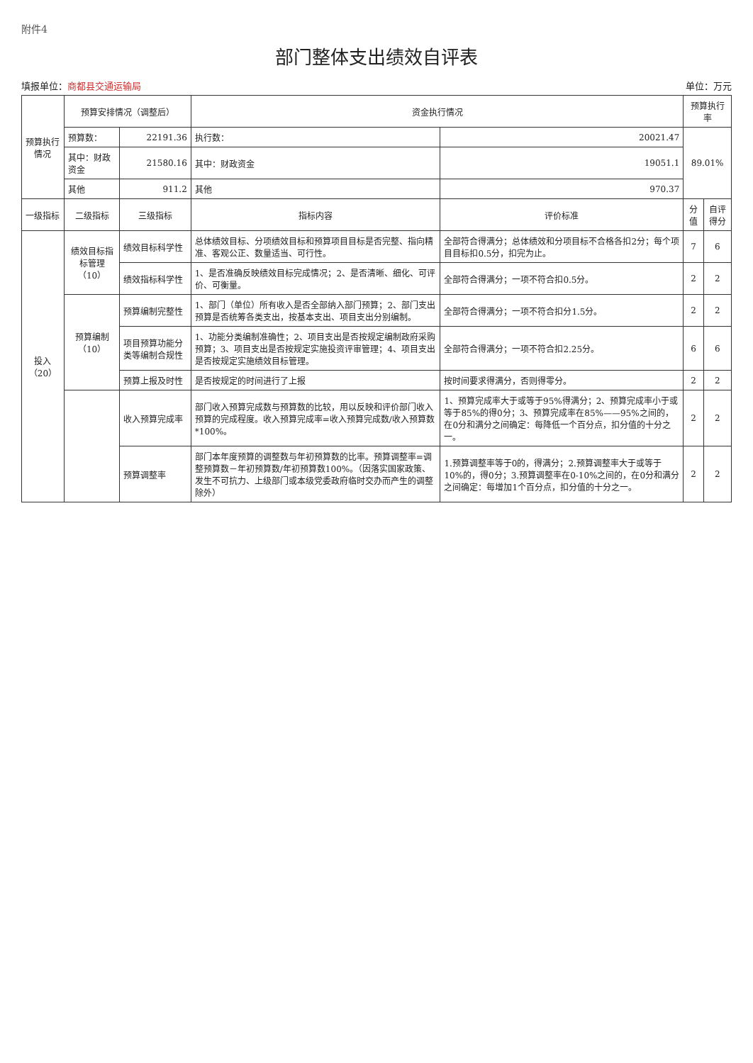附件4
部门整体支出绩效自评表
填报单位：商都县交通运输局 单位：万元
| 预算执行情况 | 预算安排情况（调整后） | | 资金执行情况 | | 预算执行率 | |
| | 预算数： | 22191.36 | 执行数： | 20021.47 | 89.01% | |
| | 其中：财政资金 | 21580.16 | 其中：财政资金 | 19051.1 | | |
| | 其他 | 911.2 | 其他 | 970.37 | | |
| 一级指标 | 二级指标 | 三级指标 | 指标内容 | 评价标准 | 分值 | 自评得分 |
| 投入 （20） | 绩效目标指标管理（10） | 绩效目标科学性 | 总体绩效目标、分项绩效目标和预算项目目标是否完整、指向精准、客观公正、数量适当、可行性。 | 全部符合得满分；总体绩效和分项目标不合格各扣2分；每个项目目标扣0.5分，扣完为止。 | 7 | 6 |
| | | 绩效指标科学性 | 1、是否准确反映绩效目标完成情况；2、是否清晰、细化、可评价、可衡量。 | 全部符合得满分；一项不符合扣0.5分。 | 2 | 2 |
| | 预算编制（10） | 预算编制完整性 | 1、部门（单位）所有收入是否全部纳入部门预算；2、部门支出预算是否统筹各类支出，按基本支出、项目支出分别编制。 | 全部符合得满分；一项不符合扣分1.5分。 | 2 | 2 |
| | | 项目预算功能分类等编制合规性 | 1、功能分类编制准确性；2、项目支出是否按规定编制政府采购预算；3、项目支出是否按规定实施投资评审管理；4、项目支出是否按规定实施绩效目标管理。 | 全部符合得满分；一项不符合扣2.25分。 | 6 | 6 |
| | | 预算上报及时性 | 是否按规定的时间进行了上报 | 按时间要求得满分，否则得零分。 | 2 | 2 |
| | | 收入预算完成率 | 部门收入预算完成数与预算数的比较，用以反映和评价部门收入预算的完成程度。收入预算完成率=收入预算完成数/收入预算数*100%。 | 1、预算完成率大于或等于95%得满分；2、预算完成率小于或等于85%的得0分；3、预算完成率在85%——95%之间的，在0分和满分之间确定：每降低一个百分点，扣分值的十分之一。 | 2 | 2 |
| | | 预算调整率 | 部门本年度预算的调整数与年初预算数的比率。预算调整率=调整预算数－年初预算数/年初预算数100%。（因落实国家政策、发生不可抗力、上级部门或本级党委政府临时交办而产生的调整除外） | 1.预算调整率等于0的，得满分；2.预算调整率大于或等于10%的，得0分；3.预算调整率在0-10%之间的，在0分和满分之间确定：每增加1个百分点，扣分值的十分之一。 | 2 | 2 |